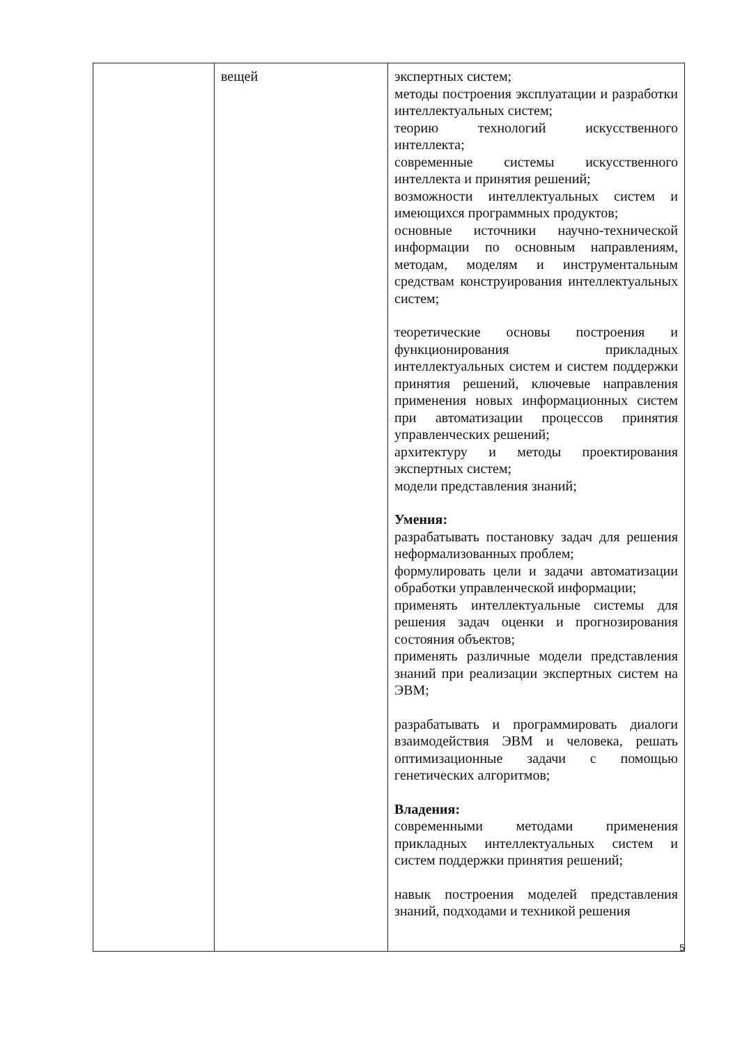| | вещей | экспертных систем; методы построения эксплуатации и разработки интеллектуальных систем; теорию технологий искусственного интеллекта; современные системы искусственного интеллекта и принятия решений; возможности интеллектуальных систем и имеющихся программных продуктов; основные источники научно-технической информации по основным направлениям, методам, моделям и инструментальным средствам конструирования интеллектуальных систем; теоретические основы построения и функционирования прикладных интеллектуальных систем и систем поддержки принятия решений, ключевые направления применения новых информационных систем при автоматизации процессов принятия управленческих решений; архитектуру и методы проектирования экспертных систем; модели представления знаний; Умения: разрабатывать постановку задач для решения неформализованных проблем; формулировать цели и задачи автоматизации обработки управленческой информации; применять интеллектуальные системы для решения задач оценки и прогнозирования состояния объектов; применять различные модели представления знаний при реализации экспертных систем на ЭВМ; разрабатывать и программировать диалоги взаимодействия ЭВМ и человека, решать оптимизационные задачи с помощью генетических алгоритмов; Владения: современными методами применения прикладных интеллектуальных систем и систем поддержки принятия решений; навык построения моделей представления знаний, подходами и техникой решения |
5